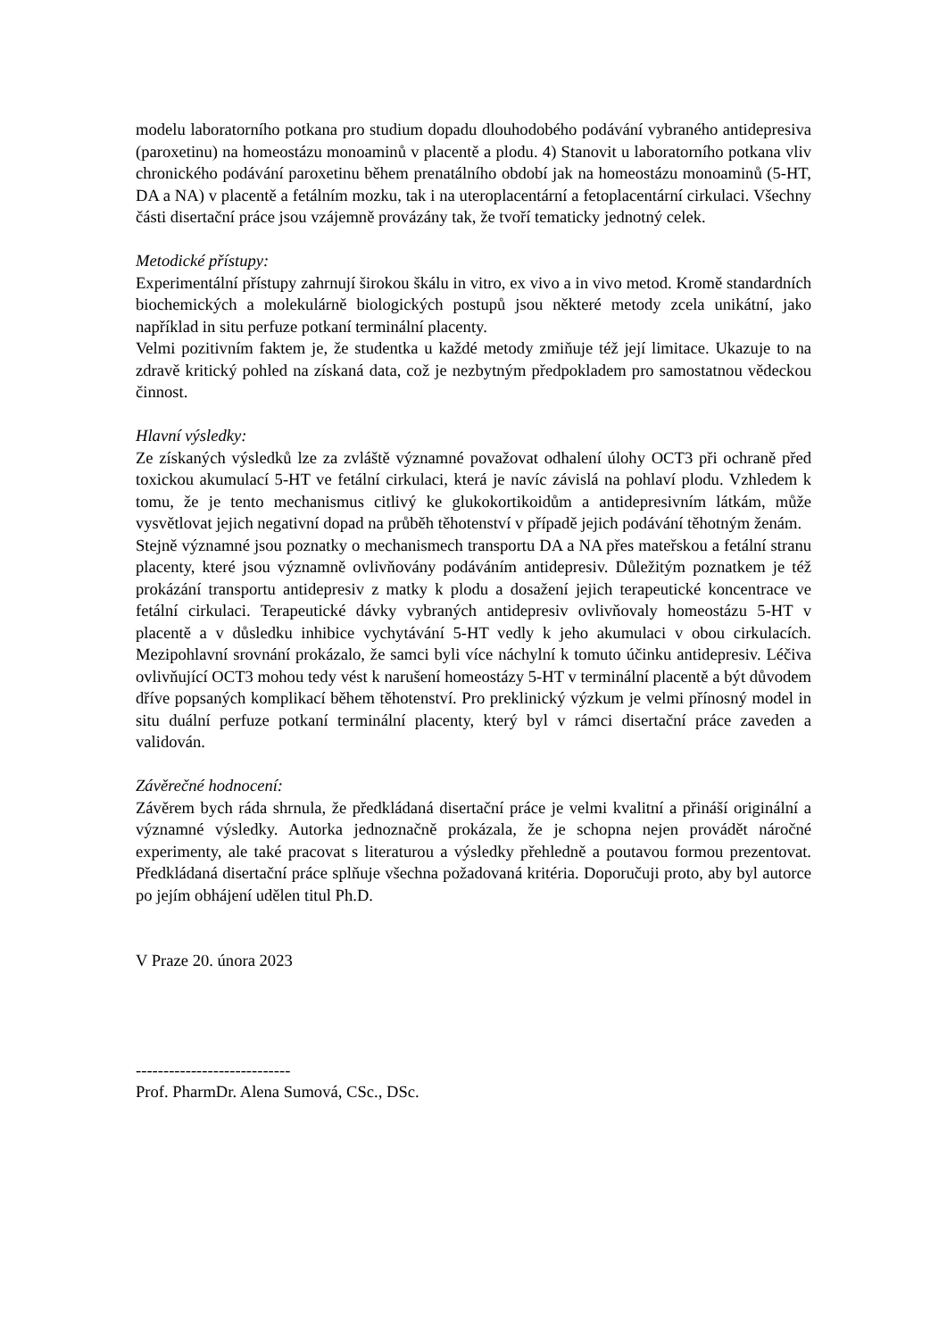modelu laboratorního potkana pro studium dopadu dlouhodobého podávání vybraného antidepresiva (paroxetinu) na homeostázu monoaminů v placentě a plodu. 4) Stanovit u laboratorního potkana vliv chronického podávání paroxetinu během prenatálního období jak na homeostázu monoaminů (5-HT, DA a NA) v placentě a fetálním mozku, tak i na uteroplacentární a fetoplacentární cirkulaci. Všechny části disertační práce jsou vzájemně provázány tak, že tvoří tematicky jednotný celek.
Metodické přístupy:
Experimentální přístupy zahrnují širokou škálu in vitro, ex vivo a in vivo metod. Kromě standardních biochemických a molekulárně biologických postupů jsou některé metody zcela unikátní, jako například in situ perfuze potkaní terminální placenty.
Velmi pozitivním faktem je, že studentka u každé metody zmiňuje též její limitace. Ukazuje to na zdravě kritický pohled na získaná data, což je nezbytným předpokladem pro samostatnou vědeckou činnost.
Hlavní výsledky:
Ze získaných výsledků lze za zvláště významné považovat odhalení úlohy OCT3 při ochraně před toxickou akumulací 5-HT ve fetální cirkulaci, která je navíc závislá na pohlaví plodu. Vzhledem k tomu, že je tento mechanismus citlivý ke glukokortikoidům a antidepresivním látkám, může vysvětlovat jejich negativní dopad na průběh těhotenství v případě jejich podávání těhotným ženám.
Stejně významné jsou poznatky o mechanismech transportu DA a NA přes mateřskou a fetální stranu placenty, které jsou významně ovlivňovány podáváním antidepresiv. Důležitým poznatkem je též prokázání transportu antidepresiv z matky k plodu a dosažení jejich terapeutické koncentrace ve fetální cirkulaci. Terapeutické dávky vybraných antidepresiv ovlivňovaly homeostázu 5-HT v placentě a v důsledku inhibice vychytávání 5-HT vedly k jeho akumulaci v obou cirkulacích. Mezipohlavní srovnání prokázalo, že samci byli více náchylní k tomuto účinku antidepresiv. Léčiva ovlivňující OCT3 mohou tedy vést k narušení homeostázy 5-HT v terminální placentě a být důvodem dříve popsaných komplikací během těhotenství. Pro preklinický výzkum je velmi přínosný model in situ duální perfuze potkaní terminální placenty, který byl v rámci disertační práce zaveden a validován.
Závěrečné hodnocení:
Závěrem bych ráda shrnula, že předkládaná disertační práce je velmi kvalitní a přináší originální a významné výsledky. Autorka jednoznačně prokázala, že je schopna nejen provádět náročné experimenty, ale také pracovat s literaturou a výsledky přehledně a poutavou formou prezentovat. Předkládaná disertační práce splňuje všechna požadovaná kritéria. Doporučuji proto, aby byl autorce po jejím obhájení udělen titul Ph.D.
V Praze 20. února 2023
----------------------------
Prof. PharmDr. Alena Sumová, CSc., DSc.